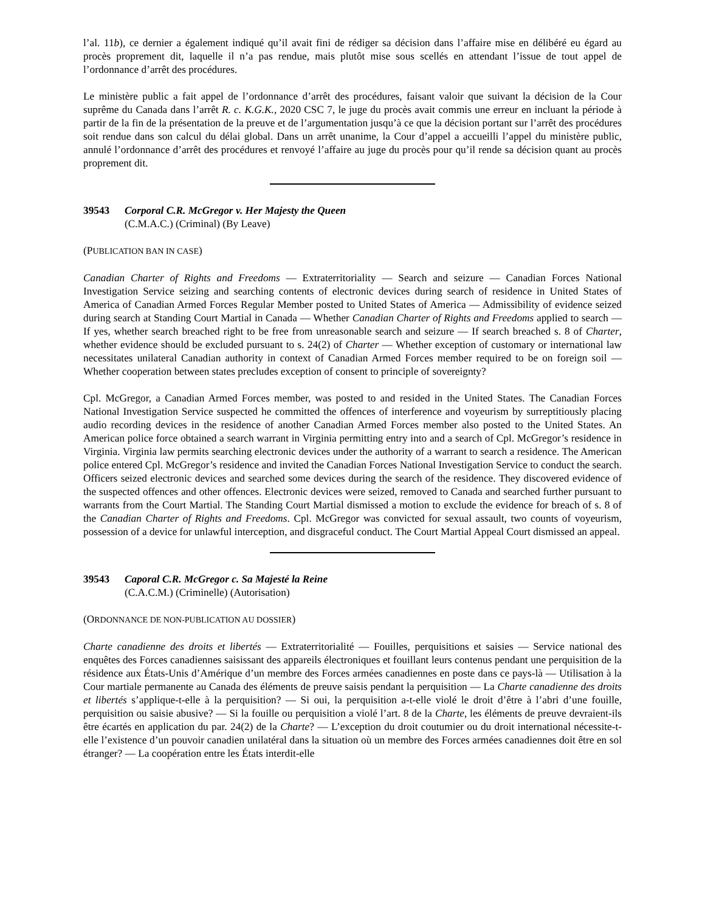l’al. 11b), ce dernier a également indiqué qu’il avait fini de rédiger sa décision dans l’affaire mise en délibéré eu égard au procès proprement dit, laquelle il n’a pas rendue, mais plutôt mise sous scellés en attendant l’issue de tout appel de l’ordonnance d’arrêt des procédures.
Le ministère public a fait appel de l’ordonnance d’arrêt des procédures, faisant valoir que suivant la décision de la Cour suprême du Canada dans l’arrêt R. c. K.G.K., 2020 CSC 7, le juge du procès avait commis une erreur en incluant la période à partir de la fin de la présentation de la preuve et de l’argumentation jusqu’à ce que la décision portant sur l’arrêt des procédures soit rendue dans son calcul du délai global. Dans un arrêt unanime, la Cour d’appel a accueilli l’appel du ministère public, annulé l’ordonnance d’arrêt des procédures et renvoyé l’affaire au juge du procès pour qu’il rende sa décision quant au procès proprement dit.
39543 Corporal C.R. McGregor v. Her Majesty the Queen
(C.M.A.C.) (Criminal) (By Leave)
(PUBLICATION BAN IN CASE)
Canadian Charter of Rights and Freedoms — Extraterritoriality — Search and seizure — Canadian Forces National Investigation Service seizing and searching contents of electronic devices during search of residence in United States of America of Canadian Armed Forces Regular Member posted to United States of America — Admissibility of evidence seized during search at Standing Court Martial in Canada — Whether Canadian Charter of Rights and Freedoms applied to search — If yes, whether search breached right to be free from unreasonable search and seizure — If search breached s. 8 of Charter, whether evidence should be excluded pursuant to s. 24(2) of Charter — Whether exception of customary or international law necessitates unilateral Canadian authority in context of Canadian Armed Forces member required to be on foreign soil — Whether cooperation between states precludes exception of consent to principle of sovereignty?
Cpl. McGregor, a Canadian Armed Forces member, was posted to and resided in the United States. The Canadian Forces National Investigation Service suspected he committed the offences of interference and voyeurism by surreptitiously placing audio recording devices in the residence of another Canadian Armed Forces member also posted to the United States. An American police force obtained a search warrant in Virginia permitting entry into and a search of Cpl. McGregor’s residence in Virginia. Virginia law permits searching electronic devices under the authority of a warrant to search a residence. The American police entered Cpl. McGregor’s residence and invited the Canadian Forces National Investigation Service to conduct the search. Officers seized electronic devices and searched some devices during the search of the residence. They discovered evidence of the suspected offences and other offences. Electronic devices were seized, removed to Canada and searched further pursuant to warrants from the Court Martial. The Standing Court Martial dismissed a motion to exclude the evidence for breach of s. 8 of the Canadian Charter of Rights and Freedoms. Cpl. McGregor was convicted for sexual assault, two counts of voyeurism, possession of a device for unlawful interception, and disgraceful conduct. The Court Martial Appeal Court dismissed an appeal.
39543 Caporal C.R. McGregor c. Sa Majesté la Reine
(C.A.C.M.) (Criminelle) (Autorisation)
(ORDONNANCE DE NON-PUBLICATION AU DOSSIER)
Charte canadienne des droits et libertés — Extraterritorialité — Fouilles, perquisitions et saisies — Service national des enquêtes des Forces canadiennes saisissant des appareils électroniques et fouillant leurs contenus pendant une perquisition de la résidence aux États-Unis d’Amérique d’un membre des Forces armées canadiennes en poste dans ce pays-là — Utilisation à la Cour martiale permanente au Canada des éléments de preuve saisis pendant la perquisition — La Charte canadienne des droits et libertés s’applique-t-elle à la perquisition? — Si oui, la perquisition a-t-elle violé le droit d’être à l’abri d’une fouille, perquisition ou saisie abusive? — Si la fouille ou perquisition a violé l’art. 8 de la Charte, les éléments de preuve devraient-ils être écartés en application du par. 24(2) de la Charte? — L’exception du droit coutumier ou du droit international nécessite-t-elle l’existence d’un pouvoir canadien unilatéral dans la situation où un membre des Forces armées canadiennes doit être en sol étranger? — La coopération entre les États interdit-elle